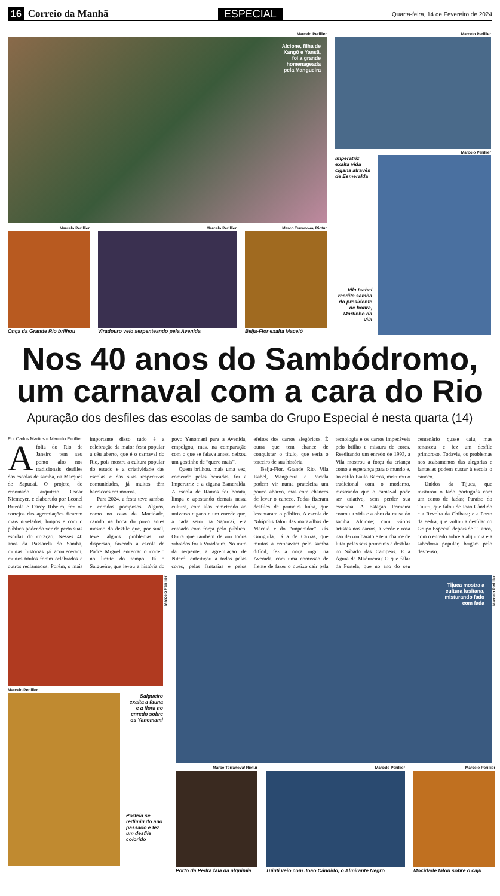16 Correio da Manhã ESPECIAL Quarta-feira, 14 de Fevereiro de 2024
Marcelo Perillier
Alcione, filha de
Xangô e Yansã,
foi a grande
homenageada
pela Mangueira
Marcelo Perillier
Onça da Grande Rio brilhou
Marcelo Perillier
Viradouro veio serpenteando pela Avenida
Marco Terranova/ Riotur
Beija-Flor exalta Maceió
Marcelo Perillier
Marcelo Perillier
Imperatriz exalta vida cigana através de Esmeralda
Vila Isabel reedita samba do presidente de honra, Martinho da Vila
Nos 40 anos do Sambódromo, um carnaval com a cara do Rio
Apuração dos desfiles das escolas de samba do Grupo Especial é nesta quarta (14)
Por Carlos Martins e Marcelo Perillier
Afolia do Rio de Janeiro tem seu ponto alto nos tradicionais desfiles das escolas de samba, na Marquês de Sapucaí. O projeto, do renomado arquiteto Oscar Niemeyer, e elaborado por Leonel Brizola e Darcy Ribeiro, fez os cortejos das agremiações ficarem mais nivelados, limpos e com o público podendo ver de perto suas escolas do coração. Nesses 40 anos da Passarela do Samba, muitas histórias já aconteceram, muitos títulos foram celebrados e outros reclamados. Porém, o mais importante disso tudo é a celebração da maior festa popular a céu aberto, que é o carnaval do Rio, pois mostra a cultura popular do estado e a criatividade das escolas e das suas respectivas comunidades, já muitos têm barracões em morros.
Para 2024, a festa teve sambas e enredos pomposos. Alguns, como no caso da Mocidade, caindo na boca do povo antes mesmo do desfile que, por sinal, teve alguns problemas na dispersão, fazendo a escola de Padre Miguel encerrar o cortejo no limite do tempo. Já o Salgueiro, que levou a história do povo Yanomani para a Avenida, empolgou, mas, na comparação com o que se falava antes, deixou um gostinho de “quero mais”.
Quem brilhou, mais uma vez, comendo pelas beiradas, foi a Imperatriz e a cigana Esmeralda. A escola de Ramos foi bonita, limpa e apostando demais nesta cultura, com alas remetendo ao universo cigano e um enredo que, a cada setor na Sapucaí, era entoado com força pelo público. Outra que também deixou todos vibrados foi a Viradouro. No mito da serpente, a agremiação de Niterói enfeitiçou a todos pelas cores, pelas fantasias e pelos efeitos dos carros alegóricos. É outra que tem chance de conquistar o título, que seria o terceiro de sua história.
Beija-Flor, Grande Rio, Vila Isabel, Mangueira e Portela podem vir numa prateleira um pouco abaixo, mas com chances de levar o caneco. Todas fizeram desfiles de primeira linha, que levantaram o público. A escola de Nilópolis falou das maravilhas de Maceió e do “imperador” Rás Gonguila. Já a de Caxias, que muitos a criticavam pelo samba difícil, fez a onça rugir na Avenida, com uma comissão de frente de fazer o queixo cair pela tecnologia e os carros impecáveis pelo brilho e mistura de cores. Reeditando um enredo de 1993, a Vila mostrou a força da criança como a esperança para o mundo e, ao estilo Paulo Barros, misturou o tradicional com o moderno, mostrando que o carnaval pode ser criativo, sem perder sua essência. A Estação Primeira contou a vida e a obra da musa do samba Alcione; com vários artistas nos carros, a verde e rosa não deixou barato e tem chance de lutar pelas seis primeiras e desfilar no Sábado das Campeãs. E a Águia de Madureira? O que falar da Portela, que no ano do seu centenário quase caiu, mas renasceu e fez um desfile primoroso. Todavia, os problemas nos acabamentos das alegorias e fantasias podem custar à escola o caneco.
Unidos da Tijuca, que misturou o fado português com um conto de fadas; Paraíso do Tuiuti, que falou de João Cândido e a Revolta da Chibata; e a Porto da Pedra, que voltou a desfilar no Grupo Especial depois de 11 anos, com o enredo sobre a alquimia e a sabedoria popular, brigam pelo descenso.
Marcelo Perillier
Marcelo Perillier
Salgueiro exalta a fauna e a flora no enredo sobre os Yanomami
Portela se redimiu do ano passado e fez um desfile colorido
Tijuca mostra a
cultura lusitana,
misturando fado
com fada
Marcelo Perillier
Marco Terranova/ Riotur
Porto da Pedra fala da alquimia
Marcelo Perillier
Tuiuti veio com João Cândido, o Almirante Negro
Marcelo Perillier
Mocidade falou sobre o caju